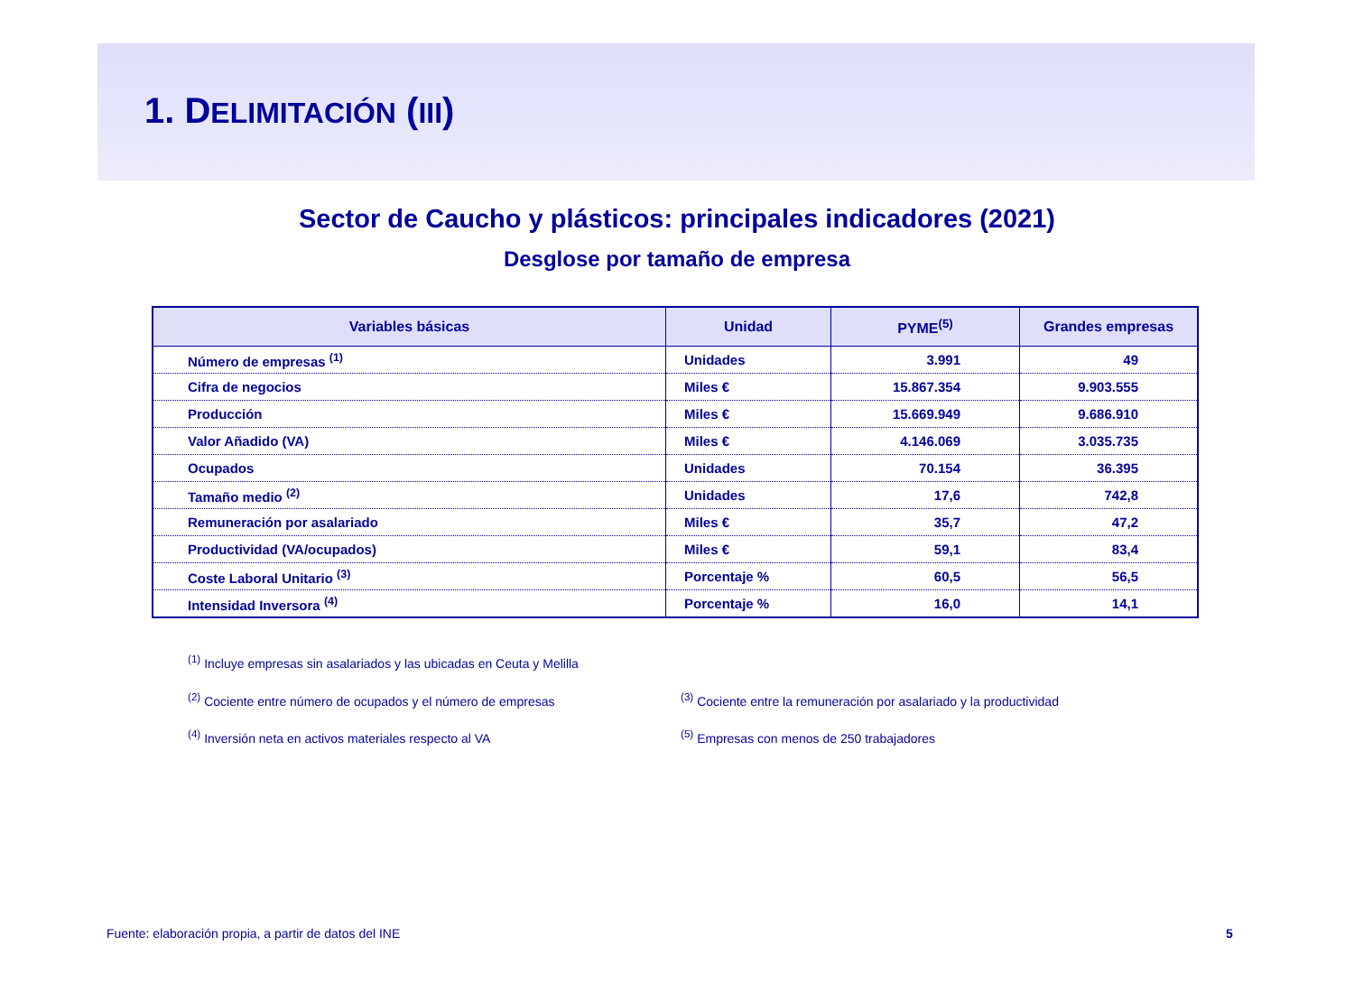1. DELIMITACIÓN (III)
Sector de Caucho y plásticos: principales indicadores (2021)
Desglose por tamaño de empresa
| Variables básicas | Unidad | PYME<sup>(5)</sup> | Grandes empresas |
| --- | --- | --- | --- |
| Número de empresas <sup>(1)</sup> | Unidades | 3.991 | 49 |
| Cifra de negocios | Miles € | 15.867.354 | 9.903.555 |
| Producción | Miles € | 15.669.949 | 9.686.910 |
| Valor Añadido (VA) | Miles € | 4.146.069 | 3.035.735 |
| Ocupados | Unidades | 70.154 | 36.395 |
| Tamaño medio <sup>(2)</sup> | Unidades | 17,6 | 742,8 |
| Remuneración por asalariado | Miles € | 35,7 | 47,2 |
| Productividad (VA/ocupados) | Miles € | 59,1 | 83,4 |
| Coste Laboral Unitario <sup>(3)</sup> | Porcentaje % | 60,5 | 56,5 |
| Intensidad Inversora <sup>(4)</sup> | Porcentaje % | 16,0 | 14,1 |
<sup>(1)</sup> Incluye empresas sin asalariados y las ubicadas en Ceuta y Melilla
<sup>(2)</sup> Cociente entre número de ocupados y el número de empresas
<sup>(3)</sup> Cociente entre la remuneración por asalariado y la productividad
<sup>(4)</sup> Inversión neta en activos materiales respecto al VA
<sup>(5)</sup> Empresas con menos de 250 trabajadores
Fuente: elaboración propia, a partir de datos del INE
5